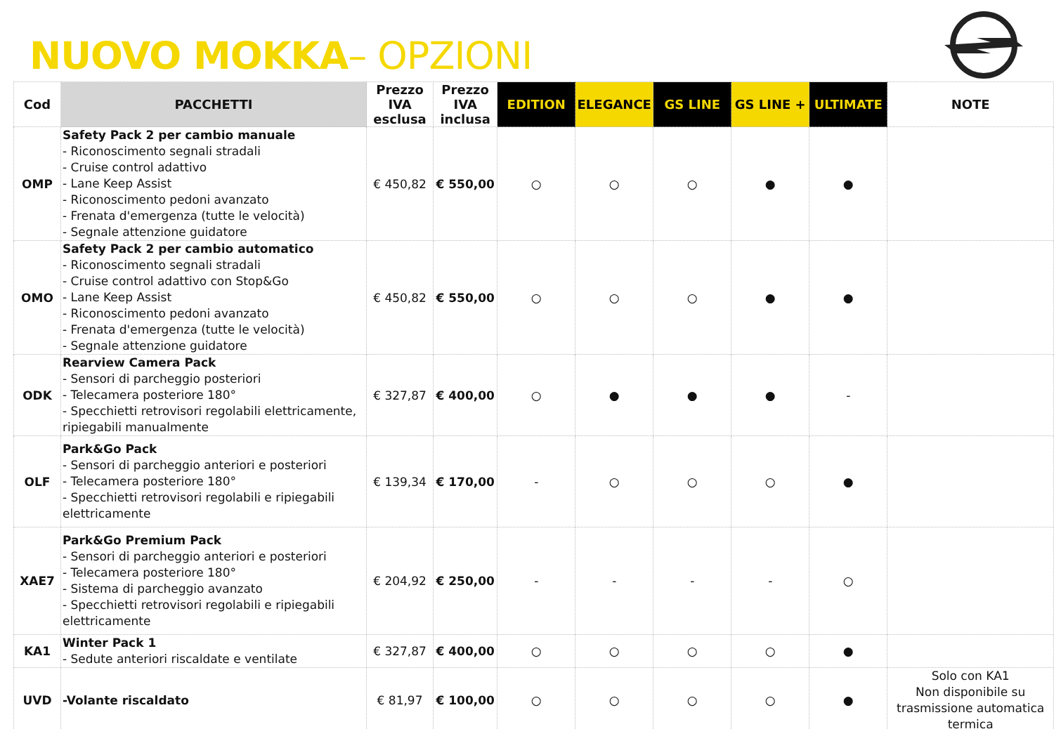NUOVO MOKKA– OPZIONI
| Cod | PACCHETTI | Prezzo IVA esclusa | Prezzo IVA inclusa | EDITION | ELEGANCE | GS LINE | GS LINE + | ULTIMATE | NOTE |
| --- | --- | --- | --- | --- | --- | --- | --- | --- | --- |
| OMP | Safety Pack 2 per cambio manuale - Riconoscimento segnali stradali - Cruise control adattivo - Lane Keep Assist - Riconoscimento pedoni avanzato - Frenata d'emergenza (tutte le velocità) - Segnale attenzione guidatore | € 450,82 | € 550,00 | ○ | ○ | ○ | ● | ● | |
| OMO | Safety Pack 2 per cambio automatico - Riconoscimento segnali stradali - Cruise control adattivo con Stop&Go - Lane Keep Assist - Riconoscimento pedoni avanzato - Frenata d'emergenza (tutte le velocità) - Segnale attenzione guidatore | € 450,82 | € 550,00 | ○ | ○ | ○ | ● | ● | |
| ODK | Rearview Camera Pack - Sensori di parcheggio posteriori - Telecamera posteriore 180° - Specchietti retrovisori regolabili elettricamente, ripiegabili manualmente | € 327,87 | € 400,00 | ○ | ● | ● | ● | - | |
| OLF | Park&Go Pack - Sensori di parcheggio anteriori e posteriori - Telecamera posteriore 180° - Specchietti retrovisori regolabili e ripiegabili elettricamente | € 139,34 | € 170,00 | - | ○ | ○ | ○ | ● | |
| XAE7 | Park&Go Premium Pack - Sensori di parcheggio anteriori e posteriori - Telecamera posteriore 180° - Sistema di parcheggio avanzato - Specchietti retrovisori regolabili e ripiegabili elettricamente | € 204,92 | € 250,00 | - | - | - | - | ○ | |
| KA1 | Winter Pack 1 - Sedute anteriori riscaldate e ventilate | € 327,87 | € 400,00 | ○ | ○ | ○ | ○ | ● | |
| UVD | -Volante riscaldato | € 81,97 | € 100,00 | ○ | ○ | ○ | ○ | ● | Solo con KA1 Non disponibile su trasmissione automatica termica |